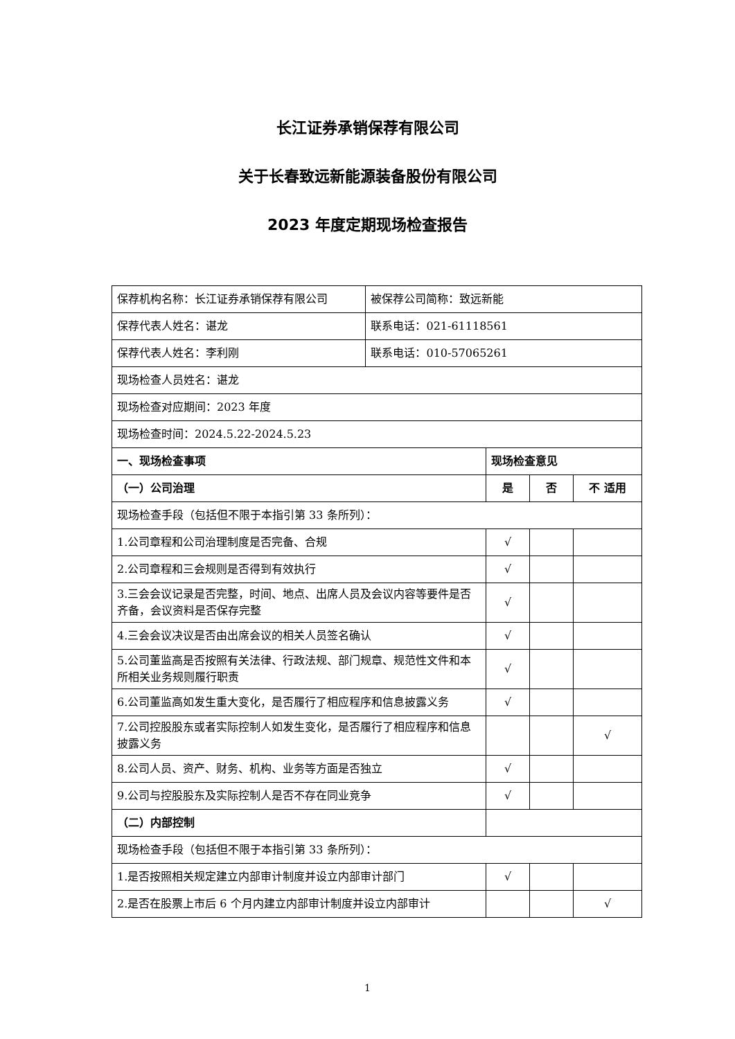长江证券承销保荐有限公司
关于长春致远新能源装备股份有限公司
2023 年度定期现场检查报告
| 保荐机构名称：长江证券承销保荐有限公司 | 被保荐公司简称：致远新能 | | | |
| 保荐代表人姓名：谌龙 | 联系电话：021-61118561 | | | |
| 保荐代表人姓名：李利刚 | 联系电话：010-57065261 | | | |
| 现场检查人员姓名：谌龙 | | | | |
| 现场检查对应期间：2023 年度 | | | | |
| 现场检查时间：2024.5.22-2024.5.23 | | | | |
| 一、现场检查事项 | | 现场检查意见 | | |
| （一）公司治理 | | 是 | 否 | 不 适用 |
| 现场检查手段（包括但不限于本指引第 33 条所列）： | | | | |
| 1.公司章程和公司治理制度是否完备、合规 | | √ | | |
| 2.公司章程和三会规则是否得到有效执行 | | √ | | |
| 3.三会会议记录是否完整，时间、地点、出席人员及会议内容等要件是否齐备，会议资料是否保存完整 | | √ | | |
| 4.三会会议决议是否由出席会议的相关人员签名确认 | | √ | | |
| 5.公司董监高是否按照有关法律、行政法规、部门规章、规范性文件和本所相关业务规则履行职责 | | √ | | |
| 6.公司董监高如发生重大变化，是否履行了相应程序和信息披露义务 | | √ | | |
| 7.公司控股股东或者实际控制人如发生变化，是否履行了相应程序和信息披露义务 | | | | √ |
| 8.公司人员、资产、财务、机构、业务等方面是否独立 | | √ | | |
| 9.公司与控股股东及实际控制人是否不存在同业竞争 | | √ | | |
| （二）内部控制 | | | | |
| 现场检查手段（包括但不限于本指引第 33 条所列）： | | | | |
| 1.是否按照相关规定建立内部审计制度并设立内部审计部门 | | √ | | |
| 2.是否在股票上市后 6 个月内建立内部审计制度并设立内部审计 | | | | √ |
1